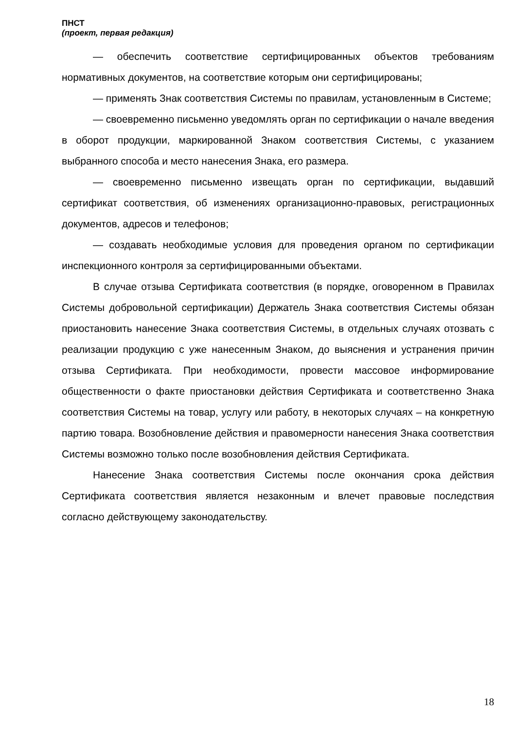ПНСТ
(проект, первая редакция)
— обеспечить соответствие сертифицированных объектов требованиям нормативных документов, на соответствие которым они сертифицированы;
— применять Знак соответствия Системы по правилам, установленным в Системе;
— своевременно письменно уведомлять орган по сертификации о начале введения в оборот продукции, маркированной Знаком соответствия Системы, с указанием выбранного способа и место нанесения Знака, его размера.
— своевременно письменно извещать орган по сертификации, выдавший сертификат соответствия, об изменениях организационно-правовых, регистрационных документов, адресов и телефонов;
— создавать необходимые условия для проведения органом по сертификации инспекционного контроля за сертифицированными объектами.
В случае отзыва Сертификата соответствия (в порядке, оговоренном в Правилах Системы добровольной сертификации) Держатель Знака соответствия Системы обязан приостановить нанесение Знака соответствия Системы, в отдельных случаях отозвать с реализации продукцию с уже нанесенным Знаком, до выяснения и устранения причин отзыва Сертификата. При необходимости, провести массовое информирование общественности о факте приостановки действия Сертификата и соответственно Знака соответствия Системы на товар, услугу или работу, в некоторых случаях – на конкретную партию товара. Возобновление действия и правомерности нанесения Знака соответствия Системы возможно только после возобновления действия Сертификата.
Нанесение Знака соответствия Системы после окончания срока действия Сертификата соответствия является незаконным и влечет правовые последствия согласно действующему законодательству.
18